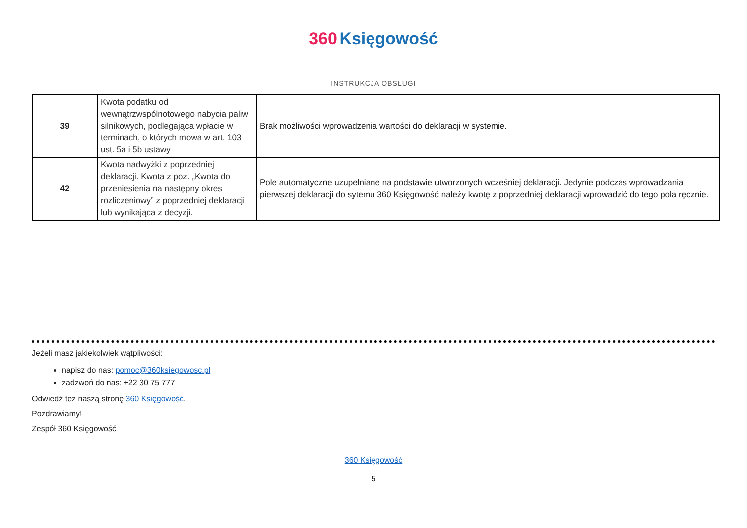360 Księgowość
INSTRUKCJA OBSŁUGI
| 39 | Kwota podatku od wewnątrzwspólnotowego nabycia paliw silnikowych, podlegająca wpłacie w terminach, o których mowa w art. 103 ust. 5a i 5b ustawy | Brak możliwości wprowadzenia wartości do deklaracji w systemie. |
| 42 | Kwota nadwyżki z poprzedniej deklaracji. Kwota z poz. „Kwota do przeniesienia na następny okres rozliczeniowy” z poprzedniej deklaracji lub wynikająca z decyzji. | Pole automatyczne uzupełniane na podstawie utworzonych wcześniej deklaracji. Jedynie podczas wprowadzania pierwszej deklaracji do sytemu 360 Księgowość należy kwotę z poprzedniej deklaracji wprowadzić do tego pola ręcznie. |
Jeżeli masz jakiekolwiek wątpliwości:
napisz do nas: pomoc@360ksiegowosc.pl
zadzwoń do nas: +22 30 75 777
Odwiedź też naszą stronę 360 Księgowość.
Pozdrawiamy!
Zespół 360 Księgowość
360 Księgowość
5